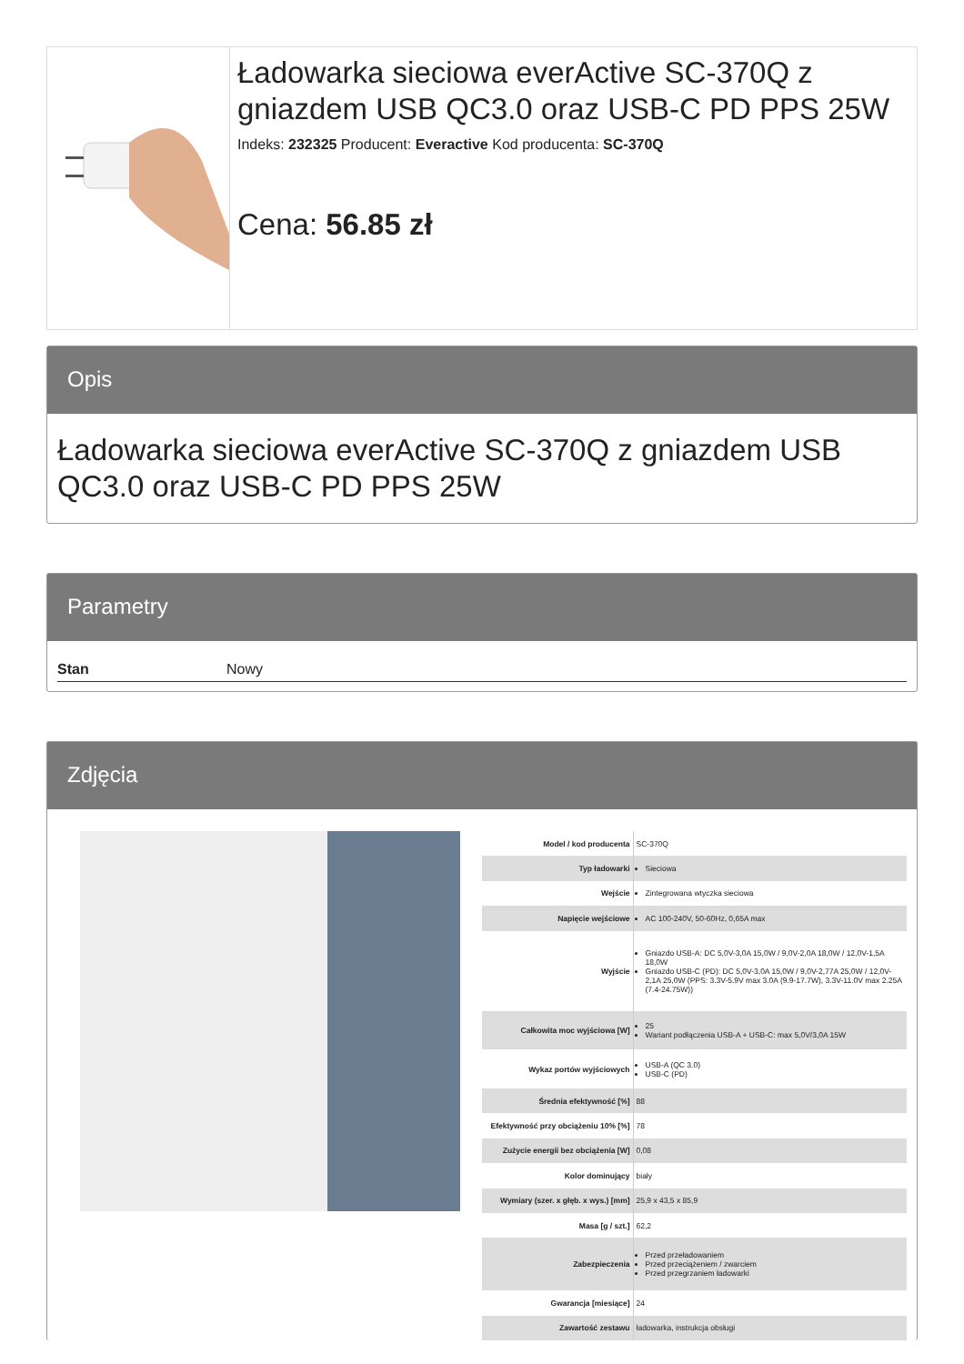Ładowarka sieciowa everActive SC-370Q z gniazdem USB QC3.0 oraz USB-C PD PPS 25W
Indeks: 232325 Producent: Everactive Kod producenta: SC-370Q
Cena: 56.85 zł
Opis
Ładowarka sieciowa everActive SC-370Q z gniazdem USB QC3.0 oraz USB-C PD PPS 25W
Parametry
| Stan | Nowy |
Zdjęcia
| Model / kod producenta | SC-370Q |
| Typ ładowarki | Sieciowa |
| Wejście | Zintegrowana wtyczka sieciowa |
| Napięcie wejściowe | AC 100-240V, 50-60Hz, 0,65A max |
| Wyjście | Gniazdo USB-A: DC 5,0V-3,0A 15,0W / 9,0V-2,0A 18,0W / 12,0V-1,5A 18,0W Gniazdo USB-C (PD): DC 5,0V-3,0A 15,0W / 9,0V-2,77A 25,0W / 12,0V-2,1A 25,0W (PPS: 3.3V-5.9V max 3.0A (9.9-17.7W), 3.3V-11.0V max 2.25A (7.4-24.75W)) |
| Całkowita moc wyjściowa [W] | 25 Wariant podłączenia USB-A + USB-C: max 5,0V/3,0A 15W |
| Wykaz portów wyjściowych | USB-A (QC 3.0) USB-C (PD) |
| Średnia efektywność [%] | 88 |
| Efektywność przy obciążeniu 10% [%] | 78 |
| Zużycie energii bez obciążenia [W] | 0,08 |
| Kolor dominujący | biały |
| Wymiary (szer. x głęb. x wys.) [mm] | 25,9 x 43,5 x 85,9 |
| Masa [g / szt.] | 62,2 |
| Zabezpieczenia | Przed przeładowaniem Przed przeciążeniem / zwarciem Przed przegrzaniem ładowarki |
| Gwarancja [miesiące] | 24 |
| Zawartość zestawu | ładowarka, instrukcja obsługi |